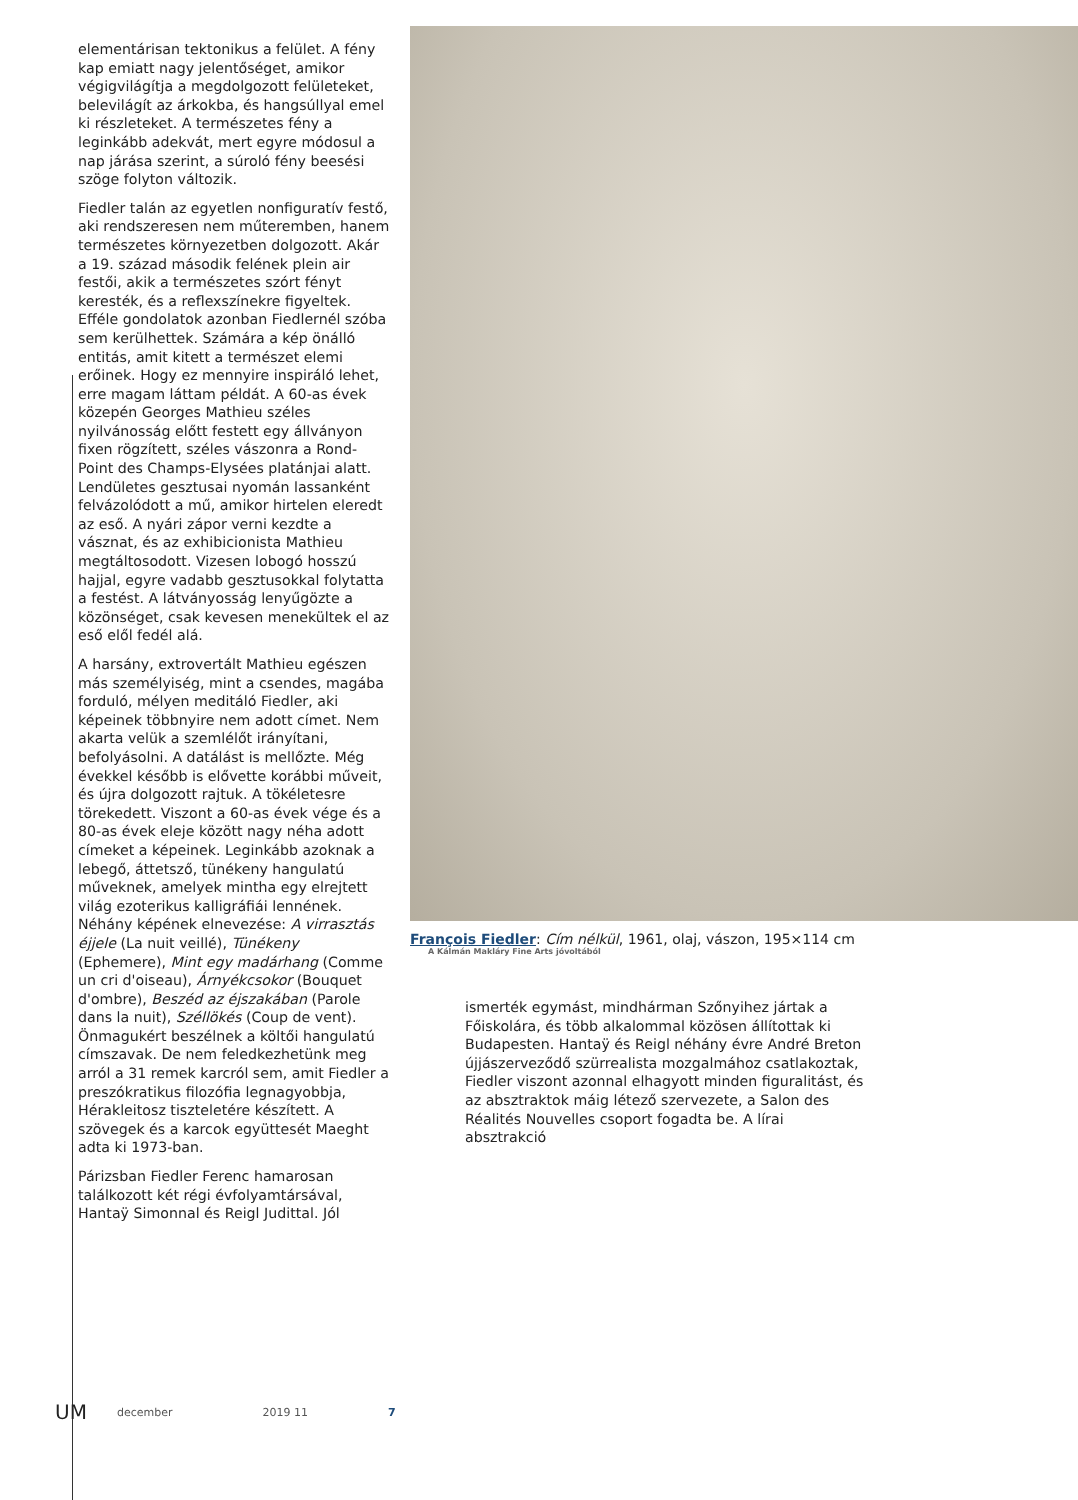elementárisan tektonikus a felület. A fény kap emiatt nagy jelentőséget, amikor végigvilágítja a megdolgozott felületeket, belevilágít az árkokba, és hangsúllyal emel ki részleteket. A természetes fény a leginkább adekvát, mert egyre módosul a nap járása szerint, a súroló fény beesési szöge folyton változik.
Fiedler talán az egyetlen nonfiguratív festő, aki rendszeresen nem műteremben, hanem természetes környezetben dolgozott. Akár a 19. század második felének plein air festői, akik a természetes szórt fényt keresték, és a reflexszínekre figyeltek. Efféle gondolatok azonban Fiedlernél szóba sem kerülhettek. Számára a kép önálló entitás, amit kitett a természet elemi erőinek. Hogy ez mennyire inspiráló lehet, erre magam láttam példát. A 60-as évek közepén Georges Mathieu széles nyilvánosság előtt festett egy állványon fixen rögzített, széles vászonra a Rond-Point des Champs-Elysées platánjai alatt. Lendületes gesztusai nyomán lassanként felvázolódott a mű, amikor hirtelen eleredt az eső. A nyári zápor verni kezdte a vásznat, és az exhibicionista Mathieu megtáltosodott. Vizesen lobogó hosszú hajjal, egyre vadabb gesztusokkal folytatta a festést. A látványosság lenyűgözte a közönséget, csak kevesen menekültek el az eső elől fedél alá.
A harsány, extrovertált Mathieu egészen más személyiség, mint a csendes, magába forduló, mélyen meditáló Fiedler, aki képeinek többnyire nem adott címet. Nem akarta velük a szemlélőt irányítani, befolyásolni. A datálást is mellőzte. Még évekkel később is elővette korábbi műveit, és újra dolgozott rajtuk. A tökéletesre törekedett. Viszont a 60-as évek vége és a 80-as évek eleje között nagy néha adott címeket a képeinek. Leginkább azoknak a lebegő, áttetsző, tünékeny hangulatú műveknek, amelyek mintha egy elrejtett világ ezoterikus kalligráfiái lennének. Néhány képének elnevezése: A virrasztás éjjele (La nuit veillé), Tünékeny (Ephemere), Mint egy madárhang (Comme un cri d'oiseau), Árnyékcsokor (Bouquet d'ombre), Beszéd az éjszakában (Parole dans la nuit), Széllökés (Coup de vent). Önmagukért beszélnek a költői hangulatú címszavak. De nem feledkezhetünk meg arról a 31 remek karcról sem, amit Fiedler a preszókratikus filozófia legnagyobbja, Hérakleitosz tiszteletére készített. A szövegek és a karcok együttesét Maeght adta ki 1973-ban.
Párizsban Fiedler Ferenc hamarosan találkozott két régi évfolyamtársával, Hantaÿ Simonnal és Reigl Judittal. Jól
François Fiedler: Cím nélkül, 1961, olaj, vászon, 195×114 cm
A Kálmán Makláry Fine Arts jóvoltából
ismerték egymást, mindhárman Szőnyihez jártak a Főiskolára, és több alkalommal közösen állítottak ki Budapesten. Hantaÿ és Reigl néhány évre André Breton újjászerveződő szürrealista mozgalmához csatlakoztak, Fiedler viszont azonnal elhagyott minden figuralitást, és az absztraktok máig létező szervezete, a Salon des Réalités Nouvelles csoport fogadta be. A lírai absztrakció
UM december 2019 11 7